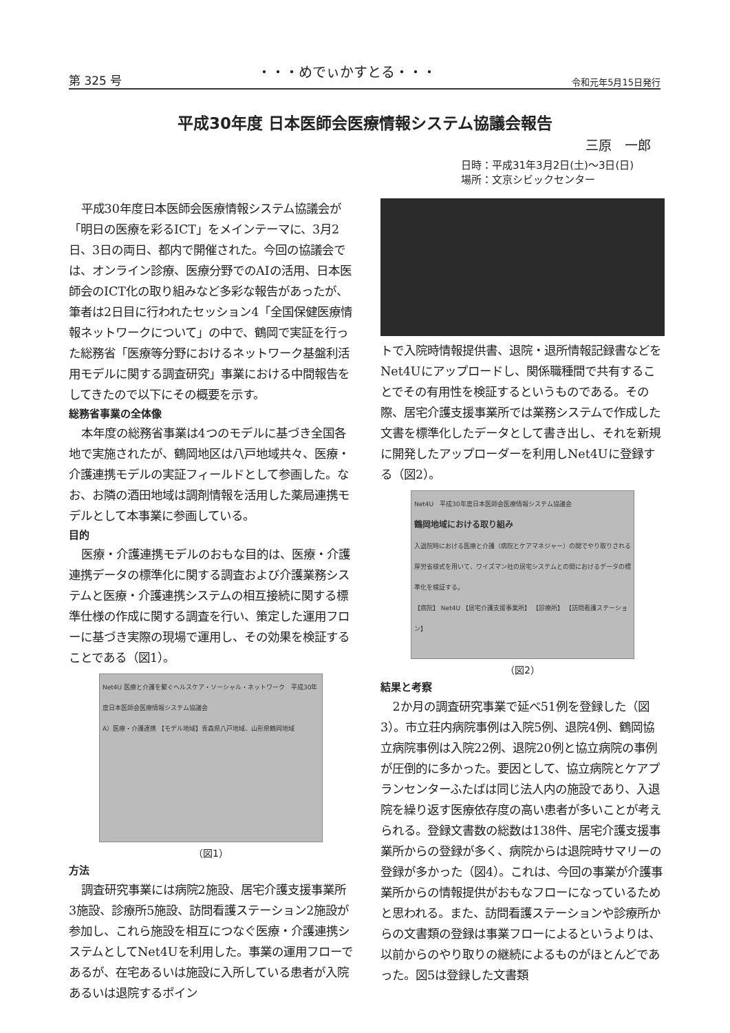第 325 号 ・・・めでぃかすとる・・・ 令和元年5月15日発行
平成30年度 日本医師会医療情報システム協議会報告
三原　一郎
日時：平成31年3月2日(土)～3日(日)
場所：文京シビックセンター
平成30年度日本医師会医療情報システム協議会が「明日の医療を彩るICT」をメインテーマに、3月2日、3日の両日、都内で開催された。今回の協議会では、オンライン診療、医療分野でのAIの活用、日本医師会のICT化の取り組みなど多彩な報告があったが、筆者は2日目に行われたセッション4「全国保健医療情報ネットワークについて」の中で、鶴岡で実証を行った総務省「医療等分野におけるネットワーク基盤利活用モデルに関する調査研究」事業における中間報告をしてきたので以下にその概要を示す。
総務省事業の全体像
本年度の総務省事業は4つのモデルに基づき全国各地で実施されたが、鶴岡地区は八戸地域共々、医療・介護連携モデルの実証フィールドとして参画した。なお、お隣の酒田地域は調剤情報を活用した薬局連携モデルとして本事業に参画している。
目的
医療・介護連携モデルのおもな目的は、医療・介護連携データの標準化に関する調査および介護業務システムと医療・介護連携システムの相互接続に関する標準仕様の作成に関する調査を行い、策定した運用フローに基づき実際の現場で運用し、その効果を検証することである（図1）。
Net4U 医療と介護を繋ぐヘルスケア・ソーシャル・ネットワーク　平成30年度日本医師会医療情報システム協議会
A）医療・介護連携 【モデル地域】青森県八戸地域、山形県鶴岡地域
（図1）
方法
調査研究事業には病院2施設、居宅介護支援事業所3施設、診療所5施設、訪問看護ステーション2施設が参加し、これら施設を相互につなぐ医療・介護連携システムとしてNet4Uを利用した。事業の運用フローであるが、在宅あるいは施設に入所している患者が入院あるいは退院するポイン
トで入院時情報提供書、退院・退所情報記録書などをNet4Uにアップロードし、関係職種間で共有することでその有用性を検証するというものである。その際、居宅介護支援事業所では業務システムで作成した文書を標準化したデータとして書き出し、それを新規に開発したアップローダーを利用しNet4Uに登録する（図2）。
Net4U　平成30年度日本医師会医療情報システム協議会
鶴岡地域における取り組み
入退院時における医療と介護（病院とケアマネジャー）の間でやり取りされる厚労省様式を用いて、ワイズマン社の居宅システムとの間におけるデータの標準化を検証する。
【病院】 Net4U 【居宅介護支援事業所】 【診療所】 【訪問看護ステーション】
（図2）
結果と考察
2か月の調査研究事業で延べ51例を登録した（図3）。市立荘内病院事例は入院5例、退院4例、鶴岡協立病院事例は入院22例、退院20例と協立病院の事例が圧倒的に多かった。要因として、協立病院とケアプランセンターふたばは同じ法人内の施設であり、入退院を繰り返す医療依存度の高い患者が多いことが考えられる。登録文書数の総数は138件、居宅介護支援事業所からの登録が多く、病院からは退院時サマリーの登録が多かった（図4）。これは、今回の事業が介護事業所からの情報提供がおもなフローになっているためと思われる。また、訪問看護ステーションや診療所からの文書類の登録は事業フローによるというよりは、以前からのやり取りの継続によるものがほとんどであった。図5は登録した文書類